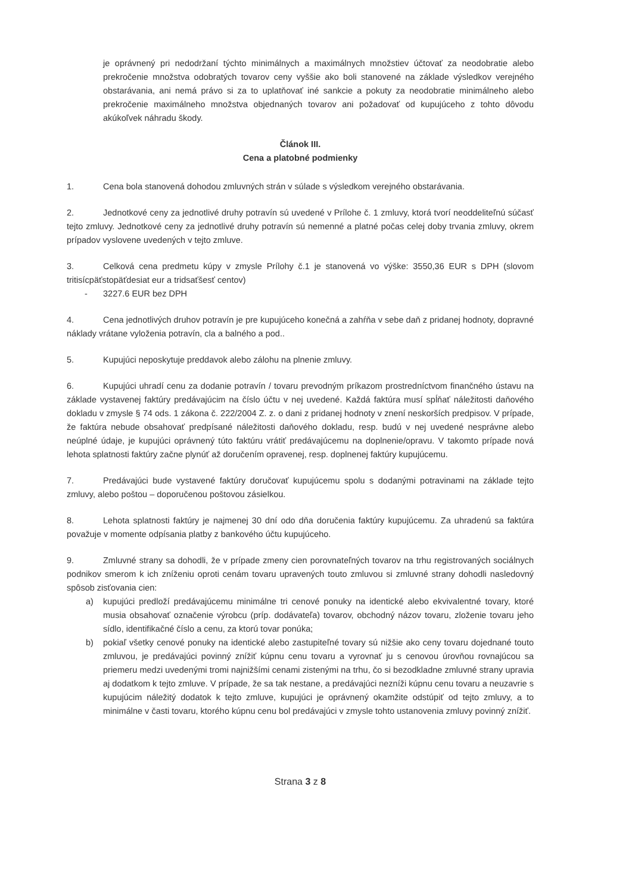je oprávnený pri nedodržaní týchto minimálnych a maximálnych množstiev účtovať za neodobratie alebo prekročenie množstva odobratých tovarov ceny vyššie ako boli stanovené na základe výsledkov verejného obstarávania, ani nemá právo si za to uplatňovať iné sankcie a pokuty za neodobratie minimálneho alebo prekročenie maximálneho množstva objednaných tovarov ani požadovať od kupujúceho z tohto dôvodu akúkoľvek náhradu škody.
Článok III.
Cena a platobné podmienky
1. Cena bola stanovená dohodou zmluvných strán v súlade s výsledkom verejného obstarávania.
2. Jednotkové ceny za jednotlivé druhy potravín sú uvedené v Prílohe č. 1 zmluvy, ktorá tvorí neoddeliteľnú súčasť tejto zmluvy. Jednotkové ceny za jednotlivé druhy potravín sú nemenné a platné počas celej doby trvania zmluvy, okrem prípadov vyslovene uvedených v tejto zmluve.
3. Celková cena predmetu kúpy v zmysle Prílohy č.1 je stanovená vo výške: 3550,36 EUR s DPH (slovom tritisícpäťstopäťdesiat eur a tridsaťšesť centov)
- 3227.6 EUR bez DPH
4. Cena jednotlivých druhov potravín je pre kupujúceho konečná a zahŕňa v sebe daň z pridanej hodnoty, dopravné náklady vrátane vyloženia potravín, cla a balného a pod..
5. Kupujúci neposkytuje preddavok alebo zálohu na plnenie zmluvy.
6. Kupujúci uhradí cenu za dodanie potravín / tovaru prevodným príkazom prostredníctvom finančného ústavu na základe vystavenej faktúry predávajúcim na číslo účtu v nej uvedené. Každá faktúra musí spĺňať náležitosti daňového dokladu v zmysle § 74 ods. 1 zákona č. 222/2004 Z. z. o dani z pridanej hodnoty v znení neskorších predpisov. V prípade, že faktúra nebude obsahovať predpísané náležitosti daňového dokladu, resp. budú v nej uvedené nesprávne alebo neúplné údaje, je kupujúci oprávnený túto faktúru vrátiť predávajúcemu na doplnenie/opravu. V takomto prípade nová lehota splatnosti faktúry začne plynúť až doručením opravenej, resp. doplnenej faktúry kupujúcemu.
7. Predávajúci bude vystavené faktúry doručovať kupujúcemu spolu s dodanými potravinami na základe tejto zmluvy, alebo poštou – doporučenou poštovou zásielkou.
8. Lehota splatnosti faktúry je najmenej 30 dní odo dňa doručenia faktúry kupujúcemu. Za uhradenú sa faktúra považuje v momente odpísania platby z bankového účtu kupujúceho.
9. Zmluvné strany sa dohodli, že v prípade zmeny cien porovnateľných tovarov na trhu registrovaných sociálnych podnikov smerom k ich zníženiu oproti cenám tovaru upravených touto zmluvou si zmluvné strany dohodli nasledovný spôsob zisťovania cien:
a) kupujúci predloží predávajúcemu minimálne tri cenové ponuky na identické alebo ekvivalentné tovary, ktoré musia obsahovať označenie výrobcu (príp. dodávateľa) tovarov, obchodný názov tovaru, zloženie tovaru jeho sídlo, identifikačné číslo a cenu, za ktorú tovar ponúka;
b) pokiaľ všetky cenové ponuky na identické alebo zastupiteľné tovary sú nižšie ako ceny tovaru dojednané touto zmluvou, je predávajúci povinný znížiť kúpnu cenu tovaru a vyrovnať ju s cenovou úrovňou rovnajúcou sa priemeru medzi uvedenými tromi najnižšími cenami zistenými na trhu, čo si bezodkladne zmluvné strany upravia aj dodatkom k tejto zmluve. V prípade, že sa tak nestane, a predávajúci nezníži kúpnu cenu tovaru a neuzavrie s kupujúcim náležitý dodatok k tejto zmluve, kupujúci je oprávnený okamžite odstúpiť od tejto zmluvy, a to minimálne v časti tovaru, ktorého kúpnu cenu bol predávajúci v zmysle tohto ustanovenia zmluvy povinný znížiť.
Strana 3 z 8